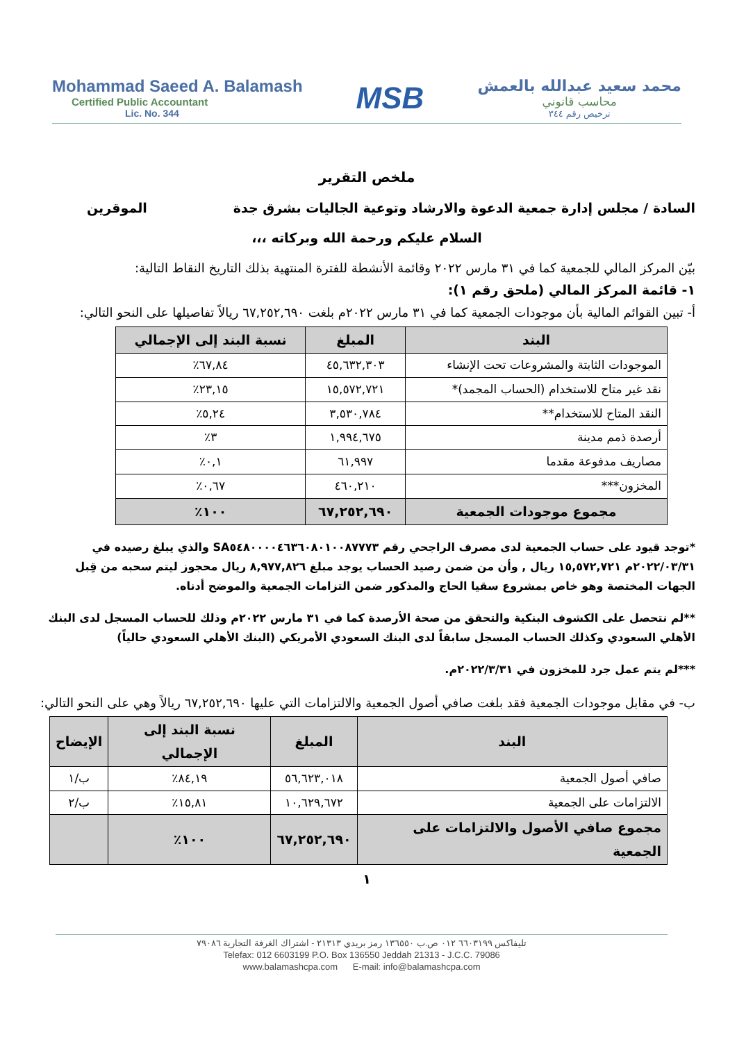Mohammad Saeed A. Balamash
Certified Public Accountant
Lic. No. 344
MSB
محمد سعيد عبدالله بالعمش
محاسب قانوني
ترخيص رقم ٣٤٤
ملخص التقرير
السادة / مجلس إدارة جمعية الدعوة والارشاد وتوعية الجاليات بشرق جدة الموقرين
السلام عليكم ورحمة الله وبركاته ،،،
بيّن المركز المالي للجمعية كما في ٣١ مارس ٢٠٢٢ وقائمة الأنشطة للفترة المنتهية بذلك التاريخ النقاط التالية:
١- قائمة المركز المالي (ملحق رقم ١):
أ- تبين القوائم المالية بأن موجودات الجمعية كما في ٣١ مارس ٢٠٢٢م بلغت ٦٧,٢٥٢,٦٩٠ ريالاً تفاصيلها على النحو التالي:
| البند | المبلغ | نسبة البند إلى الإجمالي |
| --- | --- | --- |
| الموجودات الثابتة والمشروعات تحت الإنشاء | ٤٥,٦٣٢,٣٠٣ | ٦٧,٨٤٪ |
| نقد غير متاح للاستخدام (الحساب المجمد)* | ١٥,٥٧٢,٧٢١ | ٢٣,١٥٪ |
| النقد المتاح للاستخدام** | ٣,٥٣٠,٧٨٤ | ٥,٢٤٪ |
| أرصدة ذمم مدينة | ١,٩٩٤,٦٧٥ | ٣٪ |
| مصاريف مدفوعة مقدما | ٦١,٩٩٧ | ٠,١٪ |
| المخزون*** | ٤٦٠,٢١٠ | ٠,٦٧٪ |
| مجموع موجودات الجمعية | ٦٧,٢٥٢,٦٩٠ | ١٠٠٪ |
*توجد قيود على حساب الجمعية لدى مصرف الراجحي رقم SA٥٤٨٠٠٠٠٤٦٣٦٠٨٠١٠٠٨٧٧٧٣ والذي يبلغ رصيده في ٢٠٢٢/٠٣/٣١م ١٥,٥٧٢,٧٢١ ريال , وأن من ضمن رصيد الحساب يوجد مبلغ ٨,٩٧٧,٨٢٦ ريال محجوز ليتم سحبه من قِبل الجهات المختصة وهو خاص بمشروع سقيا الحاج والمذكور ضمن التزامات الجمعية والموضح أدناه.
**لم نتحصل على الكشوف البنكية والتحقق من صحة الأرصدة كما في ٣١ مارس ٢٠٢٢م وذلك للحساب المسجل لدى البنك الأهلي السعودي وكذلك الحساب المسجل سابقاً لدى البنك السعودي الأمريكي (البنك الأهلي السعودي حالياً)
***لم يتم عمل جرد للمخزون في ٢٠٢٢/٣/٣١م.
ب- في مقابل موجودات الجمعية فقد بلغت صافي أصول الجمعية والالتزامات التي عليها ٦٧,٢٥٢,٦٩٠ ريالاً وهي على النحو التالي:
| البند | المبلغ | نسبة البند إلى الإجمالي | الإيضاح |
| --- | --- | --- | --- |
| صافي أصول الجمعية | ٥٦,٦٢٣,٠١٨ | ٨٤,١٩٪ | ب/١ |
| الالتزامات على الجمعية | ١٠,٦٢٩,٦٧٢ | ١٥,٨١٪ | ب/٢ |
| مجموع صافي الأصول والالتزامات على الجمعية | ٦٧,٢٥٢,٦٩٠ | ١٠٠٪ | |
١
تليفاكس ٦٦٠٣١٩٩ ٠١٢ ص.ب ١٣٦٥٥٠ رمز بريدي ٢١٣١٣ - اشتراك الغرفة التجارية ٧٩٠٨٦
Telefax: 012 6603199 P.O. Box 136550 Jeddah 21313 - J.C.C. 79086
www.balamashcpa.com E-mail: info@balamashcpa.com